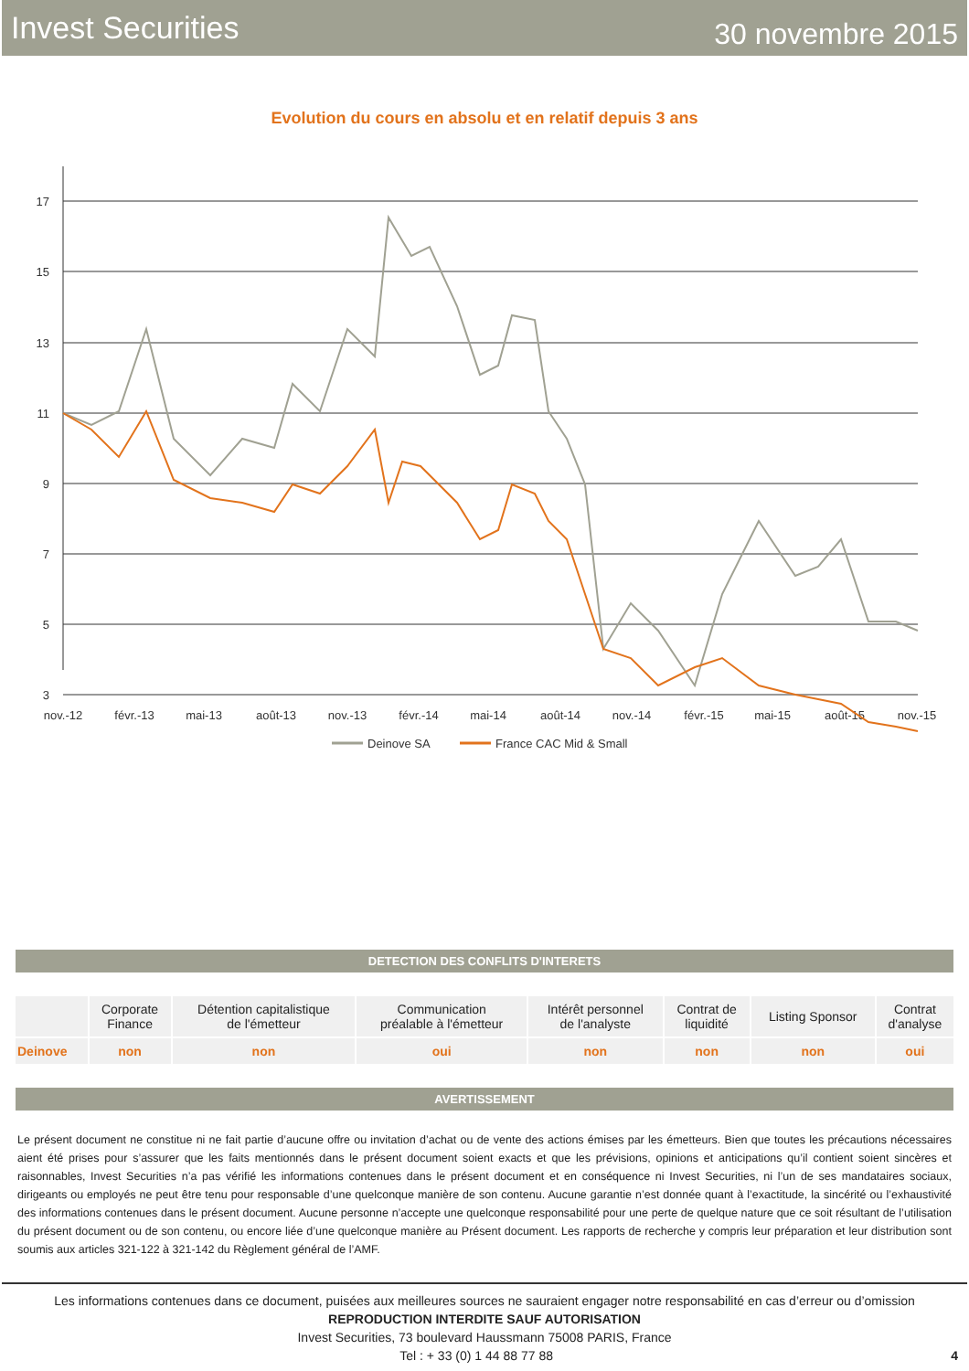Invest Securities 30 novembre 2015
Evolution du cours en absolu et en relatif depuis 3 ans
17
15
13
11
9
7
5
3
nov.-12
févr.-13
mai-13
août-13
nov.-13
févr.-14
mai-14
août-14
nov.-14
févr.-15
mai-15
août-15
nov.-15
Deinove SA
France CAC Mid & Small
DETECTION DES CONFLITS D'INTERETS
| | Corporate Finance | Détention capitalistique de l'émetteur | Communication préalable à l'émetteur | Intérêt personnel de l'analyste | Contrat de liquidité | Listing Sponsor | Contrat d'analyse |
| Deinove | non | non | oui | non | non | non | oui |
AVERTISSEMENT
Le présent document ne constitue ni ne fait partie d’aucune offre ou invitation d’achat ou de vente des actions émises par les émetteurs. Bien que toutes les précautions nécessaires aient été prises pour s’assurer que les faits mentionnés dans le présent document soient exacts et que les prévisions, opinions et anticipations qu’il contient soient sincères et raisonnables, Invest Securities n’a pas vérifié les informations contenues dans le présent document et en conséquence ni Invest Securities, ni l’un de ses mandataires sociaux, dirigeants ou employés ne peut être tenu pour responsable d’une quelconque manière de son contenu. Aucune garantie n’est donnée quant à l’exactitude, la sincérité ou l’exhaustivité des informations contenues dans le présent document. Aucune personne n’accepte une quelconque responsabilité pour une perte de quelque nature que ce soit résultant de l’utilisation du présent document ou de son contenu, ou encore liée d’une quelconque manière au Présent document. Les rapports de recherche y compris leur préparation et leur distribution sont soumis aux articles 321-122 à 321-142 du Règlement général de l’AMF.
Les informations contenues dans ce document, puisées aux meilleures sources ne sauraient engager notre responsabilité en cas d’erreur ou d’omission
REPRODUCTION INTERDITE SAUF AUTORISATION
Invest Securities, 73 boulevard Haussmann 75008 PARIS, France
Tel : + 33 (0) 1 44 88 77 88 4